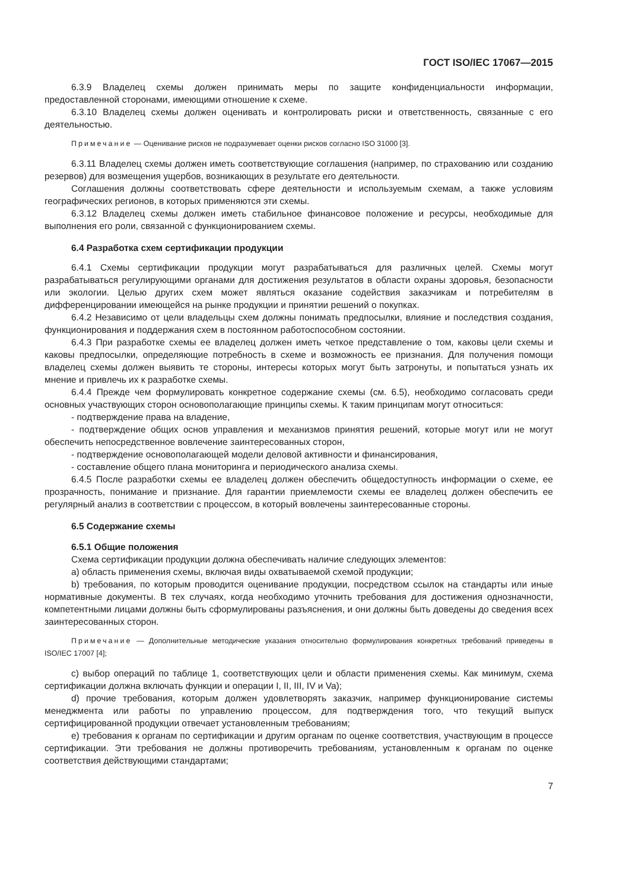ГОСТ ISO/IEC 17067—2015
6.3.9 Владелец схемы должен принимать меры по защите конфиденциальности информации, предоставленной сторонами, имеющими отношение к схеме.
6.3.10 Владелец схемы должен оценивать и контролировать риски и ответственность, связанные с его деятельностью.
Примечание — Оценивание рисков не подразумевает оценки рисков согласно ISO 31000 [3].
6.3.11 Владелец схемы должен иметь соответствующие соглашения (например, по страхованию или созданию резервов) для возмещения ущербов, возникающих в результате его деятельности.
Соглашения должны соответствовать сфере деятельности и используемым схемам, а также условиям географических регионов, в которых применяются эти схемы.
6.3.12 Владелец схемы должен иметь стабильное финансовое положение и ресурсы, необходимые для выполнения его роли, связанной с функционированием схемы.
6.4 Разработка схем сертификации продукции
6.4.1 Схемы сертификации продукции могут разрабатываться для различных целей. Схемы могут разрабатываться регулирующими органами для достижения результатов в области охраны здоровья, безопасности или экологии. Целью других схем может являться оказание содействия заказчикам и потребителям в дифференцировании имеющейся на рынке продукции и принятии решений о покупках.
6.4.2 Независимо от цели владельцы схем должны понимать предпосылки, влияние и последствия создания, функционирования и поддержания схем в постоянном работоспособном состоянии.
6.4.3 При разработке схемы ее владелец должен иметь четкое представление о том, каковы цели схемы и каковы предпосылки, определяющие потребность в схеме и возможность ее признания. Для получения помощи владелец схемы должен выявить те стороны, интересы которых могут быть затронуты, и попытаться узнать их мнение и привлечь их к разработке схемы.
6.4.4 Прежде чем формулировать конкретное содержание схемы (см. 6.5), необходимо согласовать среди основных участвующих сторон основополагающие принципы схемы. К таким принципам могут относиться:
- подтверждение права на владение,
- подтверждение общих основ управления и механизмов принятия решений, которые могут или не могут обеспечить непосредственное вовлечение заинтересованных сторон,
- подтверждение основополагающей модели деловой активности и финансирования,
- составление общего плана мониторинга и периодического анализа схемы.
6.4.5 После разработки схемы ее владелец должен обеспечить общедоступность информации о схеме, ее прозрачность, понимание и признание. Для гарантии приемлемости схемы ее владелец должен обеспечить ее регулярный анализ в соответствии с процессом, в который вовлечены заинтересованные стороны.
6.5 Содержание схемы
6.5.1 Общие положения
Схема сертификации продукции должна обеспечивать наличие следующих элементов:
a) область применения схемы, включая виды охватываемой схемой продукции;
b) требования, по которым проводится оценивание продукции, посредством ссылок на стандарты или иные нормативные документы. В тех случаях, когда необходимо уточнить требования для достижения однозначности, компетентными лицами должны быть сформулированы разъяснения, и они должны быть доведены до сведения всех заинтересованных сторон.
Примечание — Дополнительные методические указания относительно формулирования конкретных требований приведены в ISO/IEC 17007 [4];
c) выбор операций по таблице 1, соответствующих цели и области применения схемы. Как минимум, схема сертификации должна включать функции и операции I, II, III, IV и Va);
d) прочие требования, которым должен удовлетворять заказчик, например функционирование системы менеджмента или работы по управлению процессом, для подтверждения того, что текущий выпуск сертифицированной продукции отвечает установленным требованиям;
e) требования к органам по сертификации и другим органам по оценке соответствия, участвующим в процессе сертификации. Эти требования не должны противоречить требованиям, установленным к органам по оценке соответствия действующими стандартами;
7